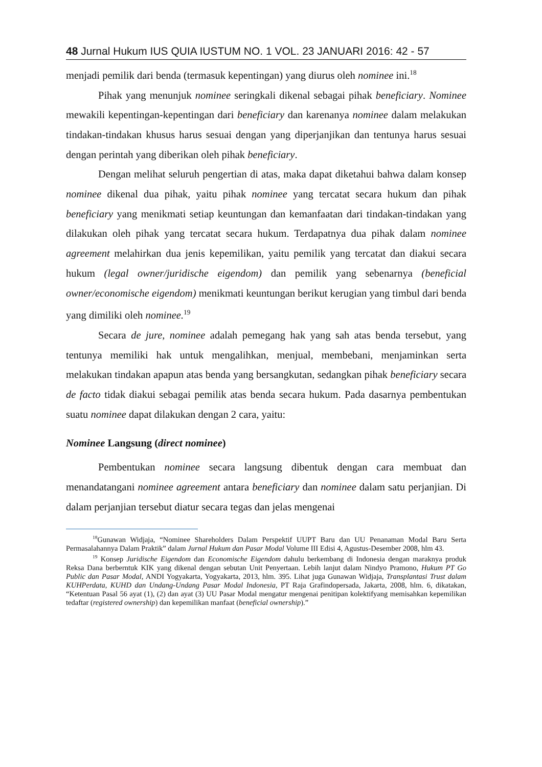48 Jurnal Hukum IUS QUIA IUSTUM NO. 1 VOL. 23 JANUARI 2016: 42 - 57
menjadi pemilik dari benda (termasuk kepentingan) yang diurus oleh nominee ini.<sup>18</sup>
Pihak yang menunjuk nominee seringkali dikenal sebagai pihak beneficiary. Nominee mewakili kepentingan-kepentingan dari beneficiary dan karenanya nominee dalam melakukan tindakan-tindakan khusus harus sesuai dengan yang diperjanjikan dan tentunya harus sesuai dengan perintah yang diberikan oleh pihak beneficiary.
Dengan melihat seluruh pengertian di atas, maka dapat diketahui bahwa dalam konsep nominee dikenal dua pihak, yaitu pihak nominee yang tercatat secara hukum dan pihak beneficiary yang menikmati setiap keuntungan dan kemanfaatan dari tindakan-tindakan yang dilakukan oleh pihak yang tercatat secara hukum. Terdapatnya dua pihak dalam nominee agreement melahirkan dua jenis kepemilikan, yaitu pemilik yang tercatat dan diakui secara hukum (legal owner/juridische eigendom) dan pemilik yang sebenarnya (beneficial owner/economische eigendom) menikmati keuntungan berikut kerugian yang timbul dari benda yang dimiliki oleh nominee.<sup>19</sup>
Secara de jure, nominee adalah pemegang hak yang sah atas benda tersebut, yang tentunya memiliki hak untuk mengalihkan, menjual, membebani, menjaminkan serta melakukan tindakan apapun atas benda yang bersangkutan, sedangkan pihak beneficiary secara de facto tidak diakui sebagai pemilik atas benda secara hukum. Pada dasarnya pembentukan suatu nominee dapat dilakukan dengan 2 cara, yaitu:
Nominee Langsung (direct nominee)
Pembentukan nominee secara langsung dibentuk dengan cara membuat dan menandatangani nominee agreement antara beneficiary dan nominee dalam satu perjanjian. Di dalam perjanjian tersebut diatur secara tegas dan jelas mengenai
<sup>18</sup> Gunawan Widjaja, “Nominee Shareholders Dalam Perspektif UUPT Baru dan UU Penanaman Modal Baru Serta Permasalahannya Dalam Praktik” dalam Jurnal Hukum dan Pasar Modal Volume III Edisi 4, Agustus-Desember 2008, hlm 43.
<sup>19</sup> Konsep Juridische Eigendom dan Economische Eigendom dahulu berkembang di Indonesia dengan maraknya produk Reksa Dana berberntuk KIK yang dikenal dengan sebutan Unit Penyertaan. Lebih lanjut dalam Nindyo Pramono, Hukum PT Go Public dan Pasar Modal, ANDI Yogyakarta, Yogyakarta, 2013, hlm. 395. Lihat juga Gunawan Widjaja, Transplantasi Trust dalam KUHPerdata, KUHD dan Undang-Undang Pasar Modal Indonesia, PT Raja Grafindopersada, Jakarta, 2008, hlm. 6, dikatakan, “Ketentuan Pasal 56 ayat (1), (2) dan ayat (3) UU Pasar Modal mengatur mengenai penitipan kolektifyang memisahkan kepemilikan tedaftar (registered ownership) dan kepemilikan manfaat (beneficial ownership).”